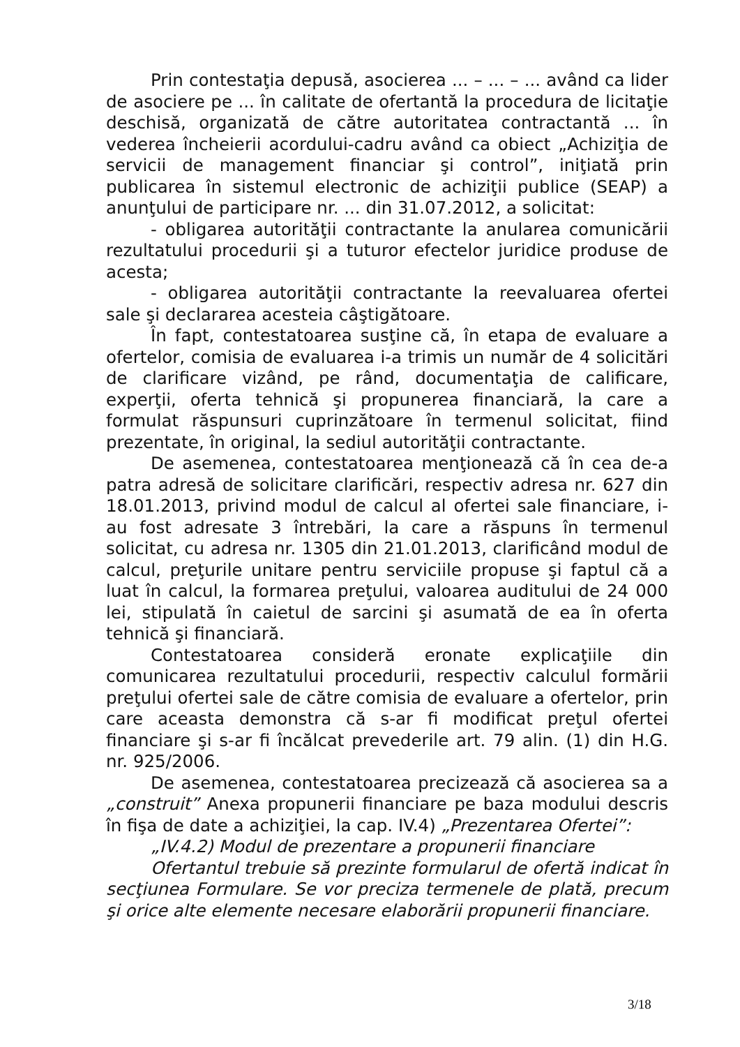Prin contestaţia depusă, asocierea ... – ... – ... având ca lider de asociere pe ... în calitate de ofertantă la procedura de licitaţie deschisă, organizată de către autoritatea contractantă ... în vederea încheierii acordului-cadru având ca obiect „Achiziţia de servicii de management financiar şi control”, iniţiată prin publicarea în sistemul electronic de achiziţii publice (SEAP) a anunţului de participare nr. ... din 31.07.2012, a solicitat:
- obligarea autorităţii contractante la anularea comunicării rezultatului procedurii şi a tuturor efectelor juridice produse de acesta;
- obligarea autorităţii contractante la reevaluarea ofertei sale şi declararea acesteia câştigătoare.
În fapt, contestatoarea susţine că, în etapa de evaluare a ofertelor, comisia de evaluarea i-a trimis un număr de 4 solicitări de clarificare vizând, pe rând, documentaţia de calificare, experţii, oferta tehnică şi propunerea financiară, la care a formulat răspunsuri cuprinzătoare în termenul solicitat, fiind prezentate, în original, la sediul autorităţii contractante.
De asemenea, contestatoarea menţionează că în cea de-a patra adresă de solicitare clarificări, respectiv adresa nr. 627 din 18.01.2013, privind modul de calcul al ofertei sale financiare, i-au fost adresate 3 întrebări, la care a răspuns în termenul solicitat, cu adresa nr. 1305 din 21.01.2013, clarificând modul de calcul, preţurile unitare pentru serviciile propuse şi faptul că a luat în calcul, la formarea preţului, valoarea auditului de 24 000 lei, stipulată în caietul de sarcini şi asumată de ea în oferta tehnică şi financiară.
Contestatoarea consideră eronate explicaţiile din comunicarea rezultatului procedurii, respectiv calculul formării preţului ofertei sale de către comisia de evaluare a ofertelor, prin care aceasta demonstra că s-ar fi modificat preţul ofertei financiare şi s-ar fi încălcat prevederile art. 79 alin. (1) din H.G. nr. 925/2006.
De asemenea, contestatoarea precizează că asocierea sa a „construit” Anexa propunerii financiare pe baza modului descris în fişa de date a achiziţiei, la cap. IV.4) „Prezentarea Ofertei”:
„IV.4.2) Modul de prezentare a propunerii financiare
Ofertantul trebuie să prezinte formularul de ofertă indicat în secţiunea Formulare. Se vor preciza termenele de plată, precum şi orice alte elemente necesare elaborării propunerii financiare.
3/18